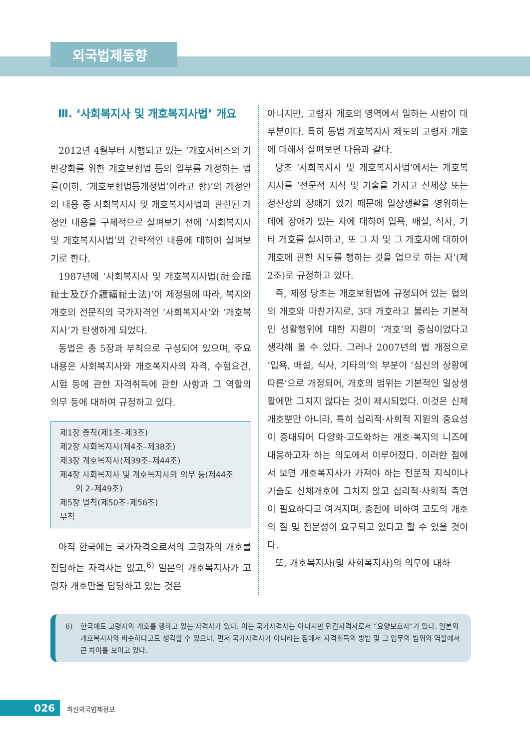외국법제동향
Ⅲ. ‘사회복지사 및 개호복지사법’ 개요
2012년 4월부터 시행되고 있는 ‘개호서비스의 기반강화를 위한 개호보험법 등의 일부를 개정하는 법률(이하, ‘개호보험법등개정법’이라고 함)’의 개정안의 내용 중 사회복지사 및 개호복지사법과 관련된 개정안 내용을 구체적으로 살펴보기 전에 ‘사회복지사 및 개호복지사법’의 간략적인 내용에 대하여 살펴보기로 한다.
1987년에 ‘사회복지사 및 개호복지사법(社会福祉士及び介護福祉士法)’이 제정됨에 따라, 복지와 개호의 전문직의 국가자격인 ‘사회복지사’와 ‘개호복지사’가 탄생하게 되었다.
동법은 총 5장과 부칙으로 구성되어 있으며, 주요 내용은 사회복지사와 개호복지사의 자격, 수험요건, 시험 등에 관한 자격취득에 관한 사항과 그 역할의 의무 등에 대하여 규정하고 있다.
제1장 총칙(제1조–제3조)
제2장 사회복지사(제4조–제38조)
제3장 개호복지사(제39조–제44조)
제4장 사회복지사 및 개호복지사의 의무 등(제44조
의 2–제49조)
제5장 벌칙(제50조–제56조)
부칙
아직 한국에는 국가자격으로서의 고령자의 개호를 전담하는 자격사는 없고,<sup>6)</sup> 일본의 개호복지사가 고령자 개호만을 담당하고 있는 것은
아니지만, 고령자 개호의 영역에서 일하는 사람이 대부분이다. 특히 동법 개호복지사 제도의 고령자 개호에 대해서 살펴보면 다음과 같다.
당초 ‘사회복지사 및 개호복지사법’에서는 개호복지사를 ‘전문적 지식 및 기술을 가지고 신체상 또는 정신상의 장애가 있기 때문에 일상생활을 영위하는 데에 장애가 있는 자에 대하여 입욕, 배설, 식사, 기타 개호를 실시하고, 또 그 자 및 그 개호자에 대하여 개호에 관한 지도를 행하는 것을 업으로 하는 자’(제2조)로 규정하고 있다.
즉, 제정 당초는 개호보험법에 규정되어 있는 협의의 개호와 마찬가지로, 3대 개호라고 불리는 기본적인 생활행위에 대한 지원이 ‘개호’의 중심이었다고 생각해 볼 수 있다. 그러나 2007년의 법 개정으로 ‘입욕, 배설, 식사, 기타의’의 부분이 ‘심신의 상황에 따른’으로 개정되어, 개호의 범위는 기본적인 일상생활에만 그치지 않다는 것이 제시되었다. 이것은 신체개호뿐만 아니라, 특히 심리적·사회적 지원의 중요성이 증대되어 다양화·고도화하는 개호·복지의 니즈에 대응하고자 하는 의도에서 이루어졌다. 이러한 점에서 보면 개호복지사가 가져야 하는 전문적 지식이나 기술도 신체개호에 그치지 않고 심리적·사회적 측면이 필요하다고 여겨지며, 종전에 비하여 고도의 개호의 질 및 전문성이 요구되고 있다고 할 수 있을 것이다.
또, 개호복지사(및 사회복지사)의 의무에 대하
6) 한국에도 고령자의 개호를 행하고 있는 자격사가 있다. 이는 국가자격사는 아니지만 민간자격사로서 “요양보호사”가 있다. 일본의 개호복지사와 비슷하다고도 생각할 수 있으나, 먼저 국가자격사가 아니라는 점에서 자격취득의 방법 및 그 업무의 범위와 역할에서 큰 차이를 보이고 있다.
026 최신외국법제정보